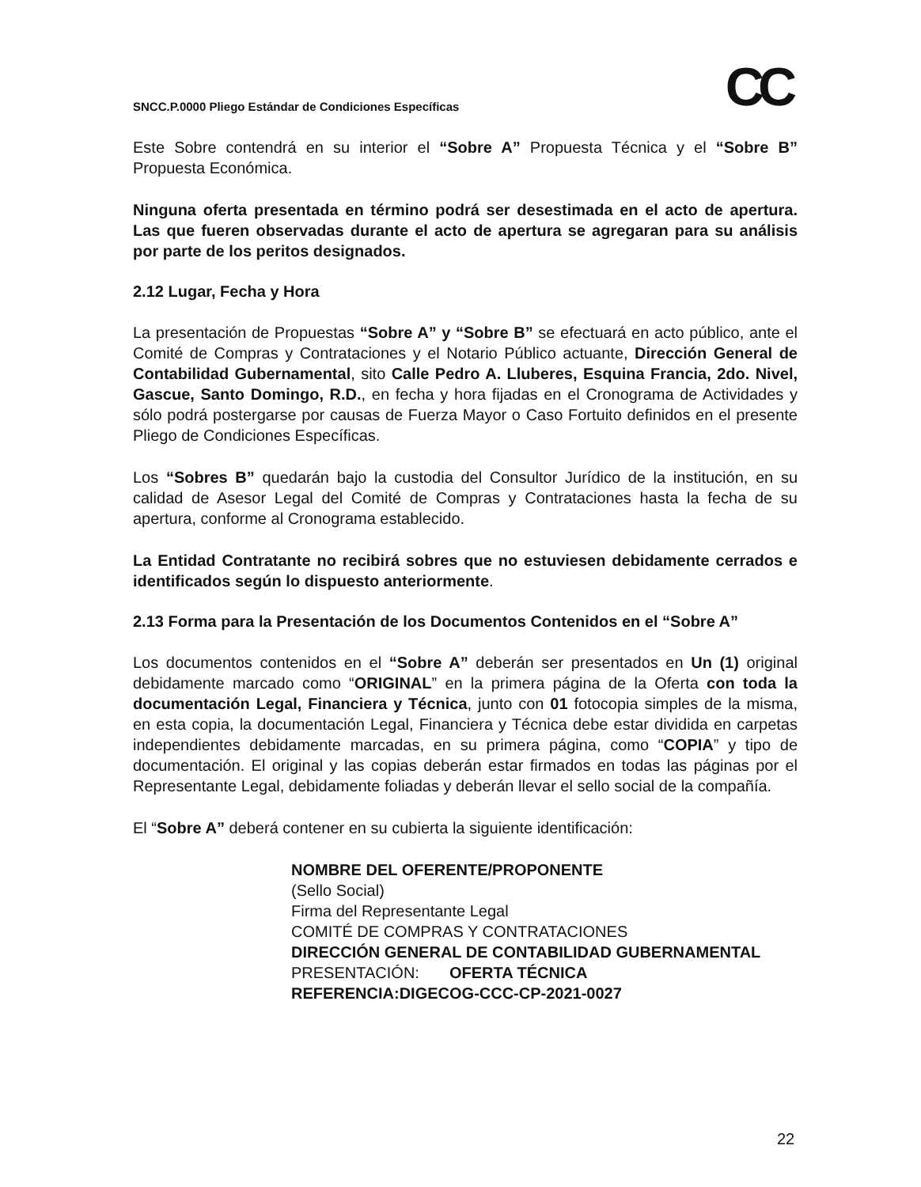CC
SNCC.P.0000 Pliego Estándar de Condiciones Específicas
Este Sobre contendrá en su interior el “Sobre A” Propuesta Técnica y el “Sobre B” Propuesta Económica.
Ninguna oferta presentada en término podrá ser desestimada en el acto de apertura. Las que fueren observadas durante el acto de apertura se agregaran para su análisis por parte de los peritos designados.
2.12 Lugar, Fecha y Hora
La presentación de Propuestas “Sobre A” y “Sobre B” se efectuará en acto público, ante el Comité de Compras y Contrataciones y el Notario Público actuante, Dirección General de Contabilidad Gubernamental, sito Calle Pedro A. Lluberes, Esquina Francia, 2do. Nivel, Gascue, Santo Domingo, R.D., en fecha y hora fijadas en el Cronograma de Actividades y sólo podrá postergarse por causas de Fuerza Mayor o Caso Fortuito definidos en el presente Pliego de Condiciones Específicas.
Los “Sobres B” quedarán bajo la custodia del Consultor Jurídico de la institución, en su calidad de Asesor Legal del Comité de Compras y Contrataciones hasta la fecha de su apertura, conforme al Cronograma establecido.
La Entidad Contratante no recibirá sobres que no estuviesen debidamente cerrados e identificados según lo dispuesto anteriormente.
2.13 Forma para la Presentación de los Documentos Contenidos en el “Sobre A”
Los documentos contenidos en el “Sobre A” deberán ser presentados en Un (1) original debidamente marcado como “ORIGINAL” en la primera página de la Oferta con toda la documentación Legal, Financiera y Técnica, junto con 01 fotocopia simples de la misma, en esta copia, la documentación Legal, Financiera y Técnica debe estar dividida en carpetas independientes debidamente marcadas, en su primera página, como “COPIA” y tipo de documentación. El original y las copias deberán estar firmados en todas las páginas por el Representante Legal, debidamente foliadas y deberán llevar el sello social de la compañía.
El “Sobre A” deberá contener en su cubierta la siguiente identificación:
NOMBRE DEL OFERENTE/PROPONENTE
(Sello Social)
Firma del Representante Legal
COMITÉ DE COMPRAS Y CONTRATACIONES
DIRECCIÓN GENERAL DE CONTABILIDAD GUBERNAMENTAL
PRESENTACIÓN: OFERTA TÉCNICA
REFERENCIA: DIGECOG-CCC-CP-2021-0027
22